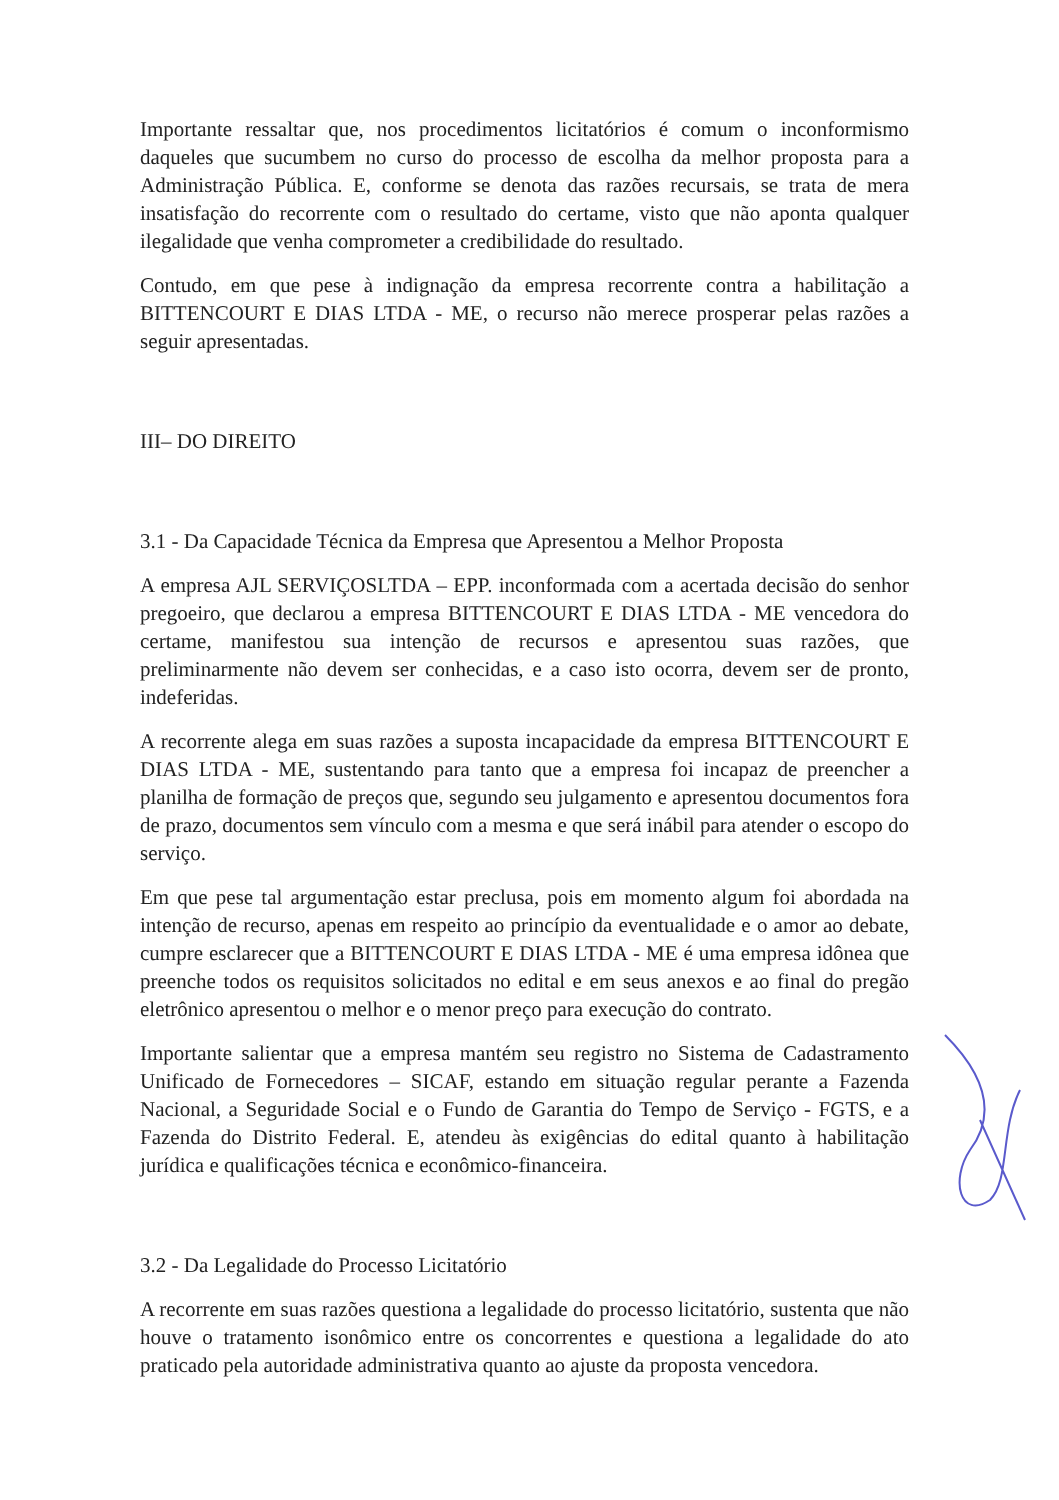Importante ressaltar que, nos procedimentos licitatórios é comum o inconformismo daqueles que sucumbem no curso do processo de escolha da melhor proposta para a Administração Pública. E, conforme se denota das razões recursais, se trata de mera insatisfação do recorrente com o resultado do certame, visto que não aponta qualquer ilegalidade que venha comprometer a credibilidade do resultado.
Contudo, em que pese à indignação da empresa recorrente contra a habilitação a BITTENCOURT E DIAS LTDA - ME, o recurso não merece prosperar pelas razões a seguir apresentadas.
III– DO DIREITO
3.1 - Da Capacidade Técnica da Empresa que Apresentou a Melhor Proposta
A empresa AJL SERVIÇOSLTDA – EPP. inconformada com a acertada decisão do senhor pregoeiro, que declarou a empresa BITTENCOURT E DIAS LTDA - ME vencedora do certame, manifestou sua intenção de recursos e apresentou suas razões, que preliminarmente não devem ser conhecidas, e a caso isto ocorra, devem ser de pronto, indeferidas.
A recorrente alega em suas razões a suposta incapacidade da empresa BITTENCOURT E DIAS LTDA - ME, sustentando para tanto que a empresa foi incapaz de preencher a planilha de formação de preços que, segundo seu julgamento e apresentou documentos fora de prazo, documentos sem vínculo com a mesma e que será inábil para atender o escopo do serviço.
Em que pese tal argumentação estar preclusa, pois em momento algum foi abordada na intenção de recurso, apenas em respeito ao princípio da eventualidade e o amor ao debate, cumpre esclarecer que a BITTENCOURT E DIAS LTDA - ME é uma empresa idônea que preenche todos os requisitos solicitados no edital e em seus anexos e ao final do pregão eletrônico apresentou o melhor e o menor preço para execução do contrato.
Importante salientar que a empresa mantém seu registro no Sistema de Cadastramento Unificado de Fornecedores – SICAF, estando em situação regular perante a Fazenda Nacional, a Seguridade Social e o Fundo de Garantia do Tempo de Serviço - FGTS, e a Fazenda do Distrito Federal. E, atendeu às exigências do edital quanto à habilitação jurídica e qualificações técnica e econômico-financeira.
3.2 - Da Legalidade do Processo Licitatório
A recorrente em suas razões questiona a legalidade do processo licitatório, sustenta que não houve o tratamento isonômico entre os concorrentes e questiona a legalidade do ato praticado pela autoridade administrativa quanto ao ajuste da proposta vencedora.